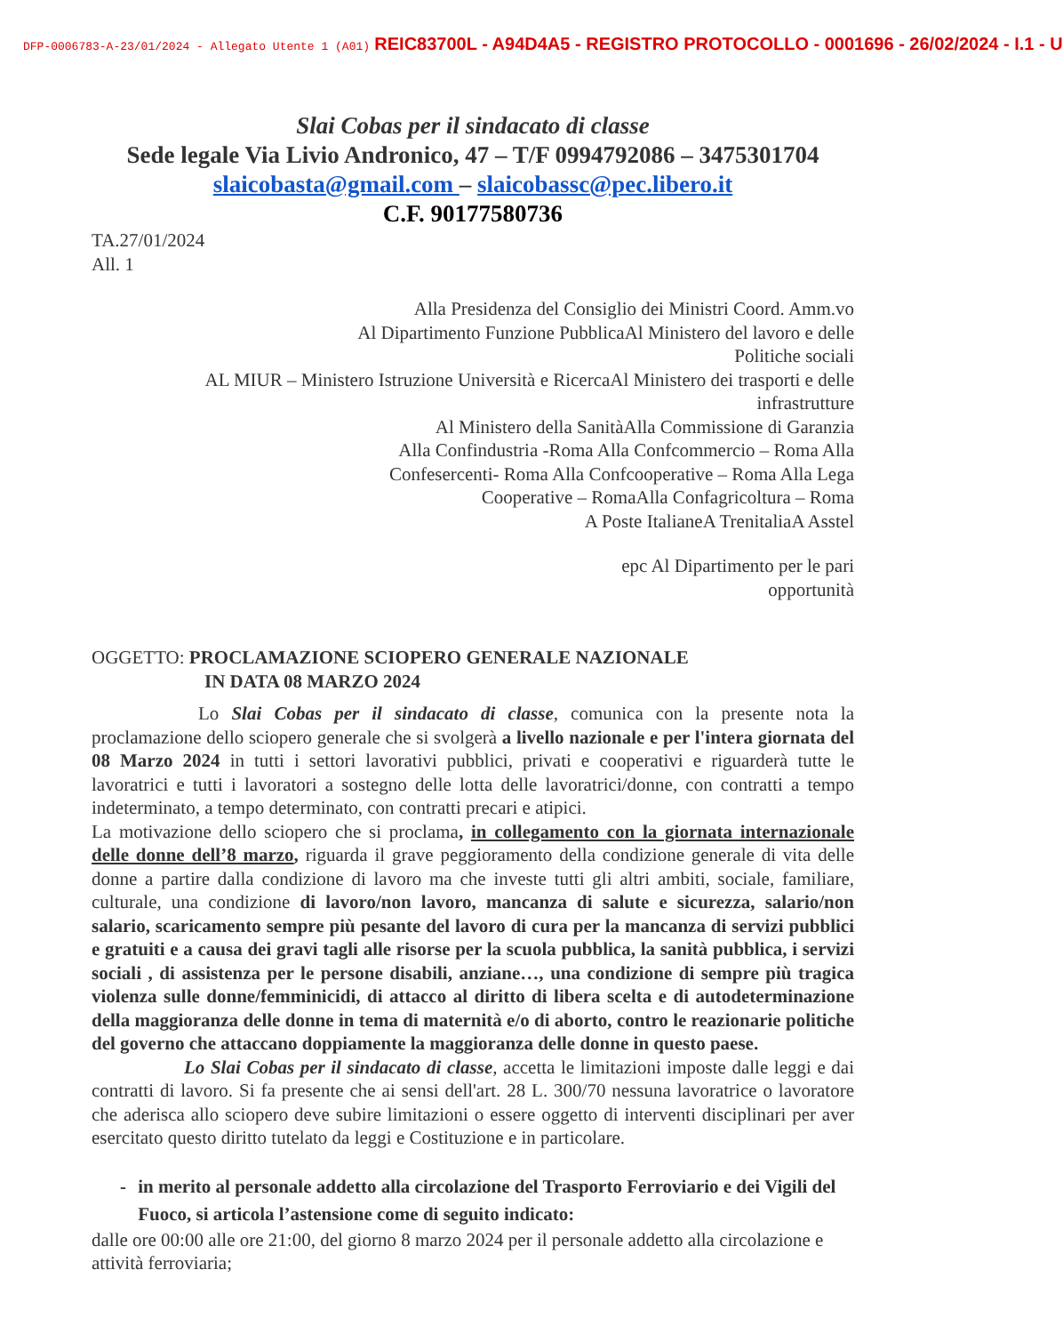DFP-0006783-A-23/01/2024 - Allegato Utente 1 (A01) REIC83700L - A94D4A5 - REGISTRO PROTOCOLLO - 0001696 - 26/02/2024 - I.1 - U
Slai Cobas per il sindacato di classe
Sede legale Via Livio Andronico, 47 – T/F 0994792086 – 3475301704
slaicobasta@gmail.com – slaicobassc@pec.libero.it
C.F. 90177580736
TA.27/01/2024
All. 1
Alla Presidenza del Consiglio dei Ministri Coord. Amm.vo
Al Dipartimento Funzione PubblicaAl Ministero del lavoro e delle
Politiche sociali
AL MIUR – Ministero Istruzione Università e RicercaAl Ministero dei trasporti e delle
infrastrutture
Al Ministero della SanitàAlla Commissione di Garanzia
Alla Confindustria -Roma Alla Confcommercio – Roma Alla
Confesercenti- Roma Alla Confcooperative – Roma Alla Lega
Cooperative – RomaAlla Confagricoltura – Roma
A Poste ItalianeA TrenitaliaA Asstel
epc Al Dipartimento per le pari
opportunità
OGGETTO: PROCLAMAZIONE SCIOPERO GENERALE NAZIONALE
IN DATA 08 MARZO 2024
Lo Slai Cobas per il sindacato di classe, comunica con la presente nota la proclamazione dello sciopero generale che si svolgerà a livello nazionale e per l'intera giornata del 08 Marzo 2024 in tutti i settori lavorativi pubblici, privati e cooperativi e riguarderà tutte le lavoratrici e tutti i lavoratori a sostegno delle lotta delle lavoratrici/donne, con contratti a tempo indeterminato, a tempo determinato, con contratti precari e atipici.
La motivazione dello sciopero che si proclama, in collegamento con la giornata internazionale delle donne dell’8 marzo, riguarda il grave peggioramento della condizione generale di vita delle donne a partire dalla condizione di lavoro ma che investe tutti gli altri ambiti, sociale, familiare, culturale, una condizione di lavoro/non lavoro, mancanza di salute e sicurezza, salario/non salario, scaricamento sempre più pesante del lavoro di cura per la mancanza di servizi pubblici e gratuiti e a causa dei gravi tagli alle risorse per la scuola pubblica, la sanità pubblica, i servizi sociali , di assistenza per le persone disabili, anziane…, una condizione di sempre più tragica violenza sulle donne/femminicidi, di attacco al diritto di libera scelta e di autodeterminazione della maggioranza delle donne in tema di maternità e/o di aborto, contro le reazionarie politiche del governo che attaccano doppiamente la maggioranza delle donne in questo paese.
Lo Slai Cobas per il sindacato di classe, accetta le limitazioni imposte dalle leggi e dai contratti di lavoro. Si fa presente che ai sensi dell'art. 28 L. 300/70 nessuna lavoratrice o lavoratore che aderisca allo sciopero deve subire limitazioni o essere oggetto di interventi disciplinari per aver esercitato questo diritto tutelato da leggi e Costituzione e in particolare.
- in merito al personale addetto alla circolazione del Trasporto Ferroviario e dei Vigili del Fuoco, si articola l’astensione come di seguito indicato:
dalle ore 00:00 alle ore 21:00, del giorno 8 marzo 2024 per il personale addetto alla circolazione e attività ferroviaria;